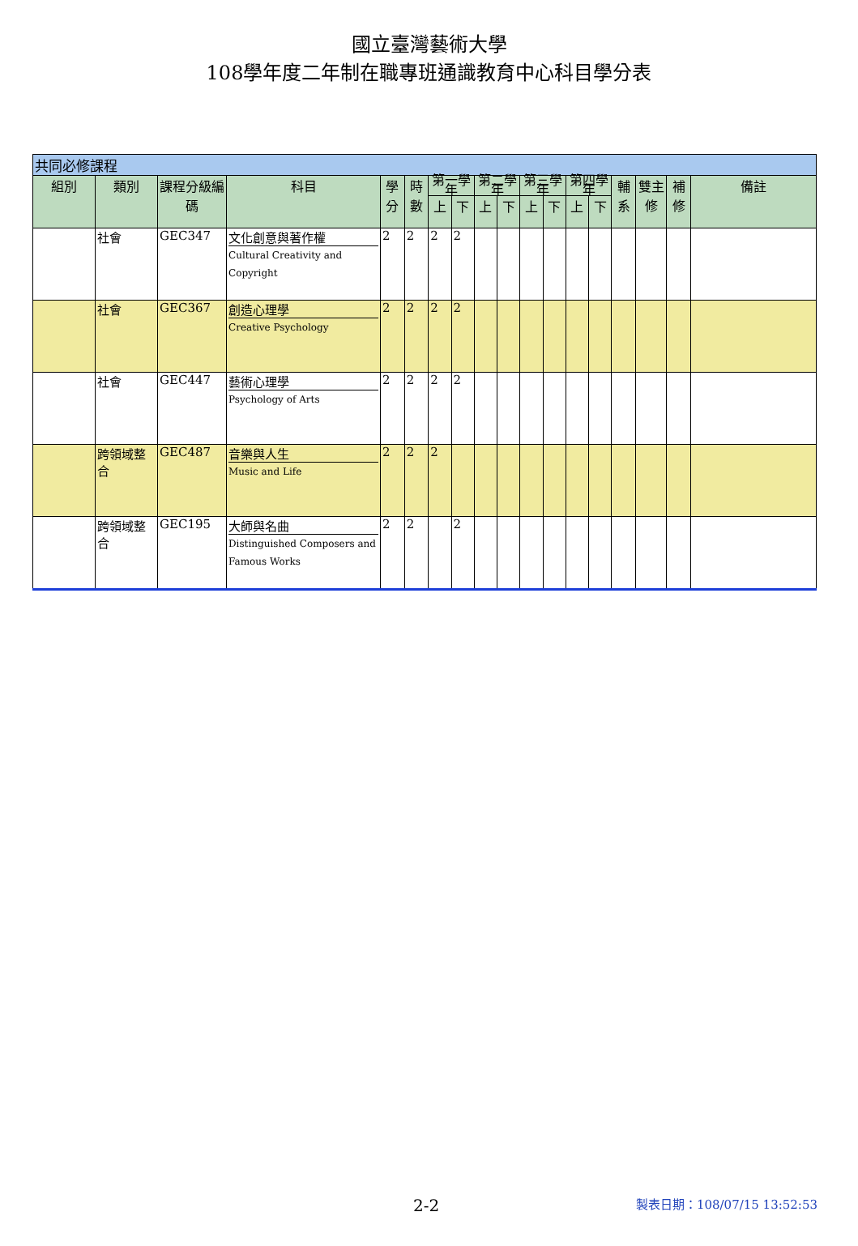國立臺灣藝術大學
108學年度二年制在職專班通識教育中心科目學分表
| 共同必修課程 | | | | | | | | | | | | | | | | | |
| 組別 | 類別 | 課程分級編碼 | 科目 | 學分 | 時數 | 第一學年 | | 第二學年 | | 第三學年 | | 第四學年 | | 輔系 | 雙主修 | 補修 | 備註 |
| | | | | | | 上 | 下 | 上 | 下 | 上 | 下 | 上 | 下 | | | | |
| | 社會 | GEC347 | 文化創意與著作權 Cultural Creativity and Copyright | 2 | 2 | 2 | 2 | | | | | | | | | | |
| | 社會 | GEC367 | 創造心理學 Creative Psychology | 2 | 2 | 2 | 2 | | | | | | | | | | |
| | 社會 | GEC447 | 藝術心理學 Psychology of Arts | 2 | 2 | 2 | 2 | | | | | | | | | | |
| | 跨領域整合 | GEC487 | 音樂與人生 Music and Life | 2 | 2 | 2 | | | | | | | | | | | |
| | 跨領域整合 | GEC195 | 大師與名曲 Distinguished Composers and Famous Works | 2 | 2 | | 2 | | | | | | | | | | |
2-2 製表日期：108/07/15 13:52:53